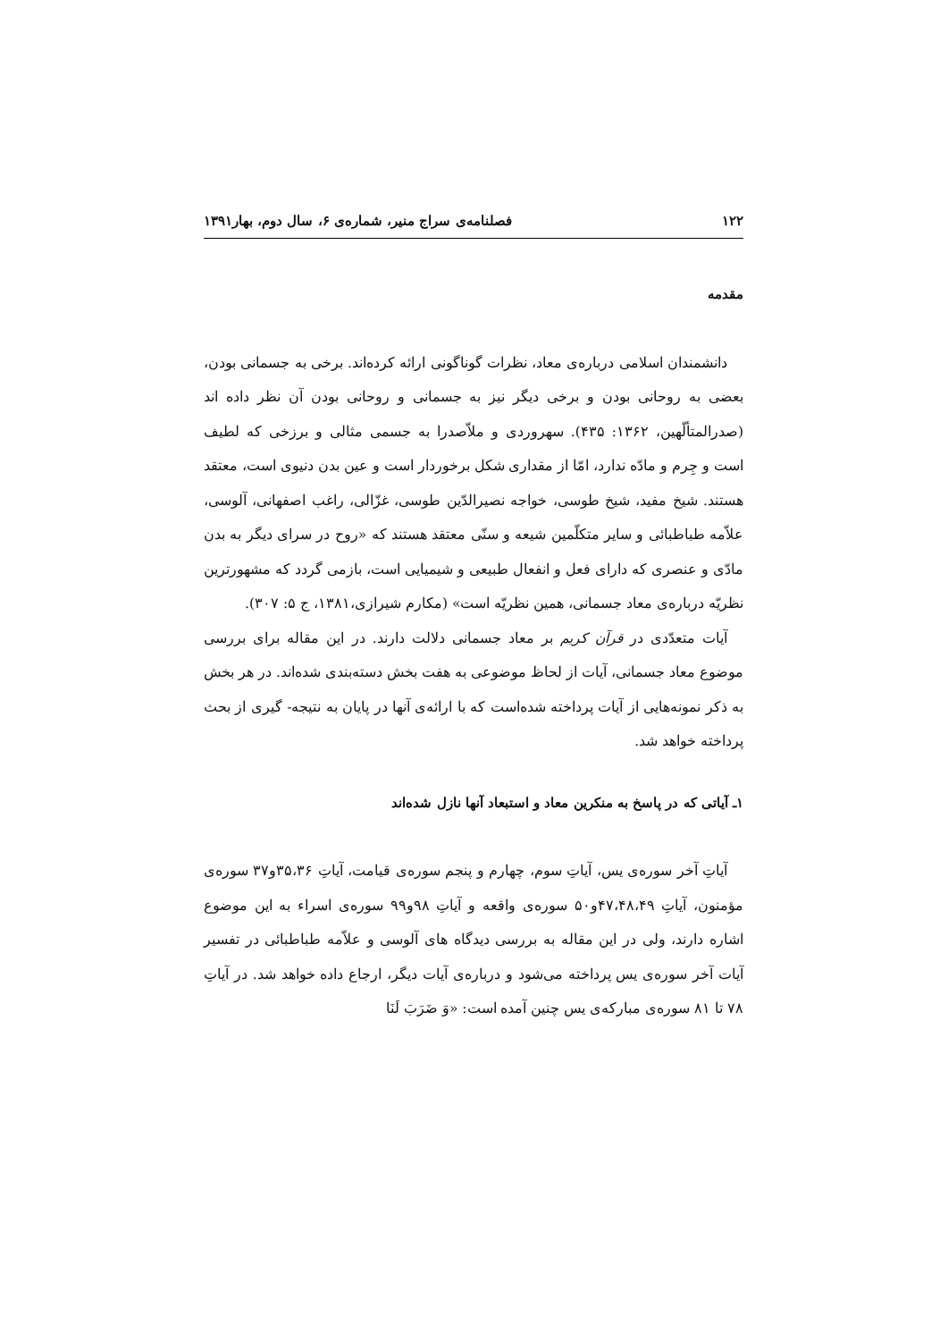۱۲۲ فصلنامه‌ی سراج منیر، شماره‌ی ۶، سال دوم، بهار۱۳۹۱
مقدمه
دانشمندان اسلامی درباره‌ی معاد، نظرات گوناگونی ارائه کرده‌اند. برخی به جسمانی بودن، بعضی به روحانی بودن و برخی دیگر نیز به جسمانی و روحانی بودن آن نظر داده اند (صدرالمتألّهین، ۱۳۶۲: ۴۳۵). سهروردی و ملاّصدرا به جسمی مثالی و برزخی که لطیف است و جِرم و مادّه ندارد، امّا از مقداری شکل برخوردار است و عین بدن دنیوی است، معتقد هستند. شیخ مفید، شیخ طوسی، خواجه نصیرالدّین طوسی، غزّالی، راغب اصفهانی، آلوسی، علاّمه طباطبائی و سایر متکلّمین شیعه و سنّی معتقد هستند که «روح در سرای دیگر به بدن مادّی و عنصری که دارای فعل و انفعال طبیعی و شیمیایی است، بازمی گردد که مشهورترین نظریّه درباره‌ی معاد جسمانی، همین نظریّه است» (مکارم شیرازی،۱۳۸۱، ج ۵: ۳۰۷).
آیات متعدّدی در قرآن کریم بر معاد جسمانی دلالت دارند. در این مقاله برای بررسی موضوع معاد جسمانی، آیات از لحاظ موضوعی به هفت بخش دسته‌بندی شده‌اند. در هر بخش به ذکر نمونه‌هایی از آیات پرداخته شده‌است که با ارائه‌ی آنها در پایان به نتیجه- گیری از بحث پرداخته خواهد شد.
۱ـ آیاتی که در پاسخ به منکرین معاد و استبعاد آنها نازل شده‌اند
آیاتِ آخر سوره‌ی یس، آیاتِ سوم، چهارم و پنجم سوره‌ی قیامت، آیاتِ ۳۵،۳۶و۳۷ سوره‌ی مؤمنون، آیاتِ ۴۷،۴۸،۴۹و۵۰ سوره‌ی واقعه و آیاتِ ۹۸و۹۹ سوره‌ی اسراء به این موضوع اشاره دارند، ولی در این مقاله به بررسی دیدگاه های آلوسی و علاّمه طباطبائی در تفسیر آیات آخر سوره‌ی یس پرداخته می‌شود و درباره‌ی آیات دیگر، ارجاع داده خواهد شد. در آیاتِ ۷۸ تا ۸۱ سوره‌ی مبارکه‌ی یس چنین آمده است: «وَ ضَرَبَ لَنَا